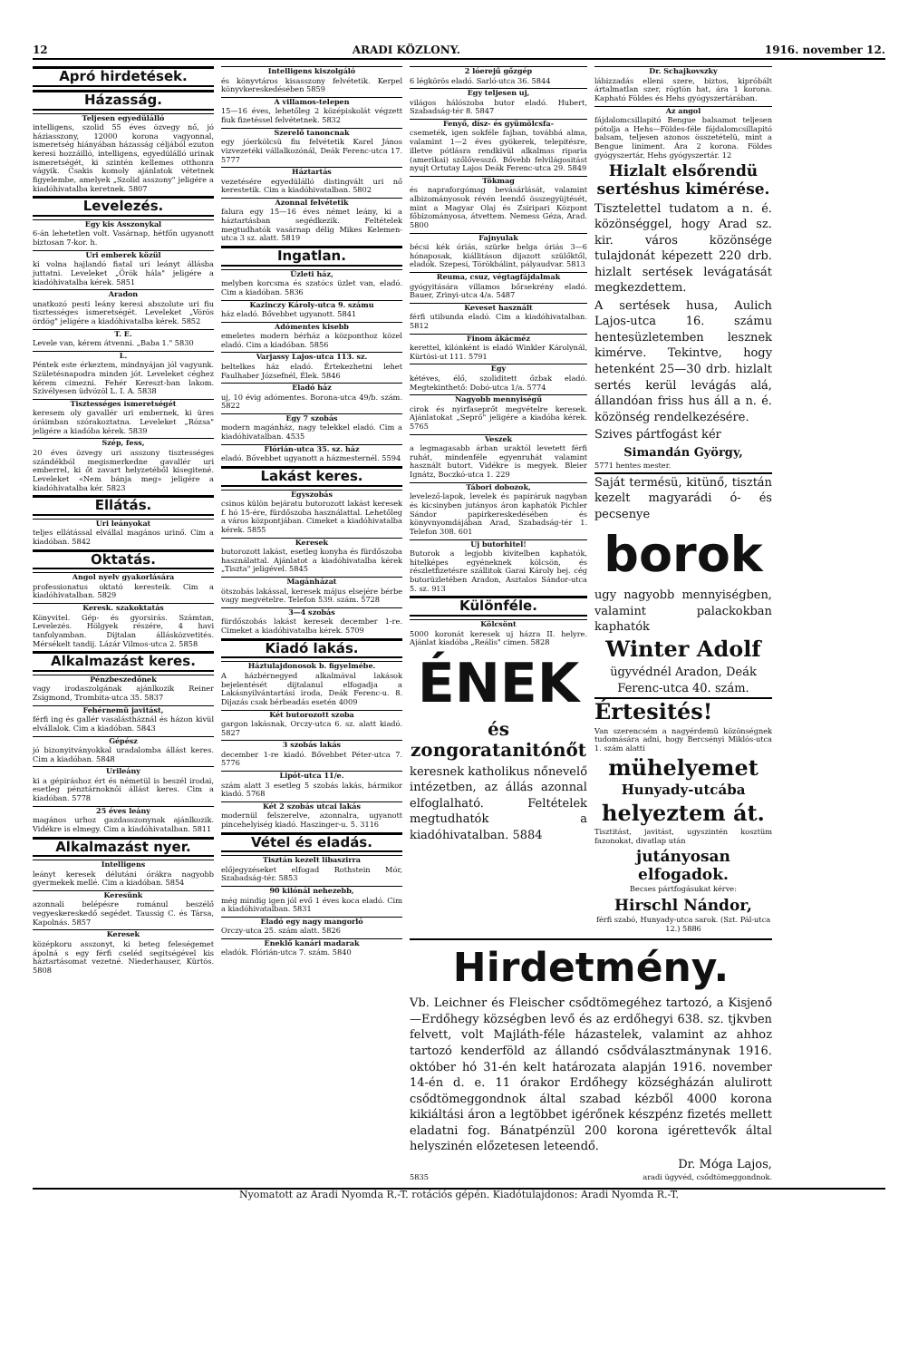12 ARADI KÖZLONY. 1916. november 12.
Apró hirdetések.
Házasság.
Teljesen egyedülálló
intelligens, szolid 55 éves özvegy nő, jó háziasszony, 12000 korona vagyonnal, ismeretség hiányában házasság céljából ezuton keresi hozzáilló, intelligens, egyedülálló urinak ismeretségét, ki szintén kellemes otthonra vágyik. Csakis komoly ajánlatok vétetnek figyelembe, amelyek „Szolid asszony" jeligére a kiadóhivatalba keretnek. 5807
Levelezés.
Egy kis Asszonykal
6-án lehetetlen volt. Vasárnap, hétfőn ugyanott biztosan 7-kor. h.
Uri emberek közül
ki volna hajlandó fiatal uri leányt állásba juttatni. Leveleket „Örök hála" jeligére a kiadóhivatalba kérek. 5851
Aradon
unatkozó pesti leány keresi abszolute uri fiu tisztességes ismeretségét. Leveleket „Vörös ördög" jeligére a kiadóhivatalba kérek. 5852
T. E.
Levele van, kérem átvenni. „Baba 1." 5830
L.
Péntek este érkeztem, mindnyájan jól vagyunk. Születésnapodra minden jót. Leveleket céghez kérem cimezni. Fehér Kereszt-ban lakom. Szivélyesen üdvözöl L. I. A. 5838
Tisztességes ismeretségét
keresem oly gavallér uri embernek, ki üres óráimban szórakoztatna. Leveleket „Rózsa" jeligére a kiadóba kérek. 5839
Szép, fess,
20 éves özvegy uri asszony tisztességes szándékból megismerkedne gavallér uri emberrel, ki őt zavart helyzetéből kisegitené. Leveleket «Nem bánja meg» jeligére a kiadóhivatalba kér. 5823
Ellátás.
Uri leányokat
teljes ellátással elvállal magános urinő. Cim a kiadóban. 5842
Oktatás.
Angol nyelv gyakorlására
professionatus oktató keresteik. Cim a kiadóhivatalban. 5829
Keresk. szakoktatás
Könyvitel. Gép- és gyorsirás. Számtan, Levelezés. Hölgyek részére, 4 havi tanfolyamban. Dijtalan állásközvetités. Mérsékelt tandij. Lázár Vilmos-utca 2. 5858
Alkalmazást keres.
Pénzbeszedőnek
vagy irodaszolgának ajánlkozik Reiner Zsigmond, Trombita-utca 35. 5837
Fehérnemü javitást,
férfi ing és gallér vasalástháznál és házon kivül elvállalok. Cim a kiadóban. 5843
Gépész
jó bizonyitványokkal uradalomba állást keres. Cim a kiadóban. 5848
Urileány
ki a gépiráshoz ért és németül is beszél irodai, esetleg pénztárnoknői állást keres. Cim a kiadóban. 5778
25 éves leány
magános urhoz gazdasszonynak ajánlkozik. Vidékre is elmegy. Cim a kiadóhivatalban. 5811
Alkalmazást nyer.
Intelligens
leányt keresek délutáni órákra nagyobb gyermekek mellé. Cim a kiadóban. 5854
Keresünk
azonnali belépésre románul beszélő vegyeskereskedő segédet. Taussig C. és Társa, Kapolnás. 5857
Keresek
középkoru asszonyt, ki beteg feleségemet ápolná s egy férfi cseléd segitségével kis háztartásomat vezetné. Niederhauser, Kürtös. 5808
Intelligens kiszolgáló
és könyvtáros kisasszony felvétetik. Kerpel könyvkereskedésében 5859
A villamos-telepen
15—16 éves, lehetőleg 2 középiskolát végzett fiuk fizetéssel felvétetnek. 5832
Szerelő tanoncnak
egy jóerkölcsü fiu felvétetik Karel János vizvezetéki vállalkozónál, Deák Ferenc-utca 17. 5777
Háztartás
vezetésére egyedülálló distingvált uri nő kerestetik. Cim a kiadóhivatalban. 5802
Azonnal felvétetik
falura egy 15—16 éves német leány, ki a háztartásban segédkezik. Feltételek megtudhatók vasárnap délig Mikes Kelemen-utca 3 sz. alatt. 5819
Ingatlan.
Üzleti ház,
melyben korcsma és szatócs üzlet van, eladó. Cim a kiadóban. 5836
Kazinczy Károly-utca 9. számu
ház eladó. Bővebbet ugyanott. 5841
Adómentes kisebb
emeletes modern bérház a központhoz közel eladó. Cim a kiadóban. 5856
Varjassy Lajos-utca 113. sz.
beltelkes ház eladó. Értekezhetni lehet Faulhaber Józsefnél, Élek. 5846
Eladó ház
uj, 10 évig adómentes. Borona-utca 49/b. szám. 5822
Egy 7 szobás
modern magánház, nagy telekkel eladó. Cim a kiadóhivatalban. 4535
Flórián-utca 35. sz. ház
eladó. Bővebbet ugyanott a házmesternél. 5594
Lakást keres.
Egyszobás
csinos külön bejáratu butorozott lakást keresek f. hó 15-ére, fürdőszoba használattal. Lehetőleg a város központjában. Cimeket a kiadóhivatalba kérek. 5855
Keresek
butorozott lakást, esetleg konyha és fürdőszoba használattal. Ajánlatot a kiadóhivatalba kérek „Tiszta" jeligével. 5845
Magánházat
ötszobás lakással, keresek május elsejére bérbe vagy megvételre. Telefon 539. szám. 5728
3—4 szobás
fürdőszobás lakást keresek december 1-re. Cimeket a kiadóhivatalba kérek. 5709
Kiadó lakás.
Háztulajdonosok b. figyelmébe.
A házbérnegyed alkalmával lakások bejelentését dijtalanul elfogadja a Lakásnyilvántartási iroda, Deák Ferenc-u. 8. Dijazás csak bérbeadás esetén 4009
Két butorozott szoba
gargon lakásnak, Orczy-utca 6. sz. alatt kiadó. 5827
3 szobás lakás
december 1-re kiadó. Bővebbet Péter-utca 7. 5776
Lipót-utca 11/e.
szám alatt 3 esetleg 5 szobás lakás, bármikor kiadó. 5768
Két 2 szobás utcai lakás
modernül felszerelve, azonnalra, ugyanott pincehelyiség kiadó. Haszinger-u. 5. 3116
Vétel és eladás.
Tisztán kezelt libaszirra
előjegyzéseket elfogad Rothstein Mór, Szabadság-tér. 5853
90 kilónál nehezebb,
még mindig igen jól evő 1 éves koca eladó. Cim a kiadóhivatalban. 5831
Eladó egy nagy mangorló
Orczy-utca 25. szám alatt. 5826
Éneklő kanári madarak
eladók. Flórián-utca 7. szám. 5840
2 lóerejű gőzgép
6 légkörös eladó. Sarló-utca 36. 5844
Egy teljesen uj,
világos hálószoba butor eladó. Hubert, Szabadság-tér 8. 5847
Fenyő, dísz- és gyümölcsfa-
csemeték, igen sokféle fajban, továbbá alma, valamint 1—2 éves gyökerek, telepitésre, illetve pótlásra rendkivül alkalmas riparia (amerikai) szőlővessző. Bővebb felvilágositást nyujt Ortutay Lajos Deák Ferenc-utca 29. 5849
Tökmag
és napraforgómag bevásárlását, valamint albizományosok révén leendő összegyüjtését, mint a Magyar Olaj és Zsiripari Központ főbizományosa, átvettem. Nemess Géza, Arad. 5800
Fajnyulak
bécsi kék óriás, szürke belga óriás 3—6 hónaposak, kiállitáson dijazott szülőktől, eladók. Szepesi, Törökbálint, pályaudvar. 5813
Reuma, csuz, végtagfájdalmak
gyógyitására villamos bőrsekrény eladó. Bauer, Zrinyi-utca 4/a. 5487
Keveset használt
férfi utibunda eladó. Cim a kiadóhivatalban. 5812
Finom ákácméz
kerettel, kilónként is eladó Winkler Károlynál, Kürtösi-ut 111. 5791
Egy
kétéves, élő, szoliditett őzbak eladó. Megtekinthető: Dobó-utca 1/a. 5774
Nagyobb mennyiségű
cirok és nyirfaseprőt megvételre keresek. Ajánlatokat „Seprő" jeligére a kiadóba kérek. 5765
Veszek
a legmagasabb árban uraktól levetett férfi ruhát, mindenféle egyenruhát valamint használt butort. Vidékre is megyek. Bleier Ignátz, Boczkó-utca 1. 229
Tábori dobozok,
levelező-lapok, levelek és papiráruk nagyban és kicsinyben jutányos áron kaphatók Pichler Sándor papirkereskedésében és könyvnyomdájában Arad, Szabadság-tér 1. Telefon 308. 601
Uj butorhitel!
Butorok a legjobb kivitelben kaphatók, hitelképes egyéneknek kölcsön, és részletfizetésre szállitok Garai Károly bej. cég butorüzletében Aradon, Asztalos Sándor-utca 5. sz. 913
Különféle.
Kölcsönt
5000 koronát keresek uj házra II. helyre. Ajánlat kiadóba „Reális" cimen. 5828
ÉNEK
és zongoratanitónőt
keresnek katholikus nőnevelő intézetben, az állás azonnal elfoglalható. Feltételek megtudhatók a kiadóhivatalban. 5884
Dr. Schajkovszky
lábizzadás elleni szere, biztos, kipróbált ártalmatlan szer, rögtön hat, ára 1 korona. Kapható Földes és Hehs gyógyszertárában.
Az angol
fájdalomcsillapitó Bengue balsamot teljesen pótolja a Hehs—Földes-féle fájdalomcsillapitó balsam, teljesen azonos összetételü, mint a Bengue liniment. Ára 2 korona. Földes gyógyszertár, Hehs gyógyszertár. 12
Hizlalt elsőrendü sertéshus kimérése.
Tisztelettel tudatom a n. é. közönséggel, hogy Arad sz. kir. város közönsége tulajdonát képezett 220 drb. hizlalt sertések levágatását megkezdettem.
A sertések husa, Aulich Lajos-utca 16. számu hentesüzletemben lesznek kimérve. Tekintve, hogy hetenként 25—30 drb. hizlalt sertés kerül levágás alá, állandóan friss hus áll a n. é. közönség rendelkezésére.
Szives pártfogást kér
Simandán György,
5771 hentes mester.
Saját termésü, kitünő, tisztán kezelt magyarádi ó- és pecsenye
borok
ugy nagyobb mennyiségben, valamint palackokban kaphatók
Winter Adolf
ügyvédnél Aradon, Deák Ferenc-utca 40. szám.
Értesités!
Van szerencsém a nagyérdemü közönségnek tudomására adni, hogy Bercsényi Miklós-utca 1. szám alatti
mühelyemet
Hunyady-utcába
helyeztem át.
Tisztitást, javitást, ugyszintén kosztüm fazonokat, divatlap után
jutányosan elfogadok.
Becses pártfogásukat kérve:
Hirschl Nándor,
férfi szabó, Hunyady-utca sarok. (Szt. Pál-utca 12.) 5886
Hirdetmény.
Vb. Leichner és Fleischer csődtömegéhez tartozó, a Kisjenő—Erdőhegy községben levő és az erdőhegyi 638. sz. tjkvben felvett, volt Majláth-féle házastelek, valamint az ahhoz tartozó kenderföld az állandó csődválasztmánynak 1916. október hó 31-én kelt határozata alapján 1916. november 14-én d. e. 11 órakor Erdőhegy községházán alulirott csődtömeggondnok által szabad kézből 4000 korona kikiáltási áron a legtöbbet igérőnek készpénz fizetés mellett eladatni fog. Bánatpénzül 200 korona igérettevők által helyszinén előzetesen leteendő.
Dr. Móga Lajos,
5835 aradi ügyvéd, csődtömeggondnok.
Nyomatott az Aradi Nyomda R.-T. rotációs gépén. Kiadótulajdonos: Aradi Nyomda R.-T.